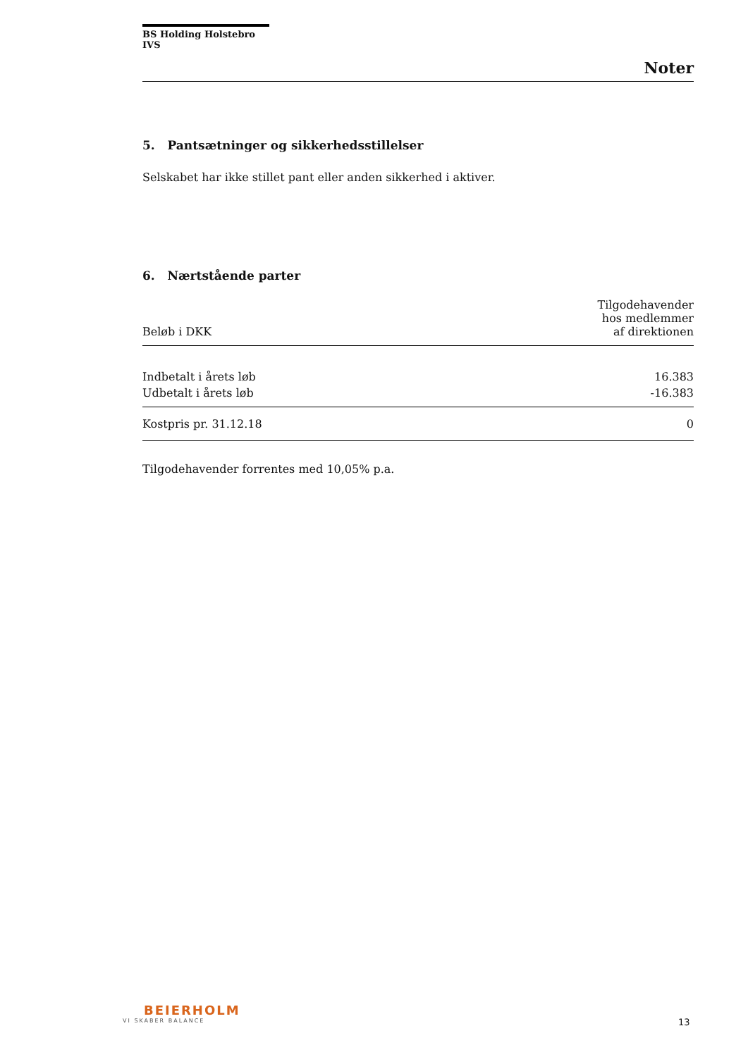BS Holding Holstebro IVS
Noter
5. Pantsætninger og sikkerhedsstillelser
Selskabet har ikke stillet pant eller anden sikkerhed i aktiver.
6. Nærtstående parter
| Beløb i DKK | Tilgodehavender hos medlemmer af direktionen |
| --- | --- |
| Indbetalt i årets løb | 16.383 |
| Udbetalt i årets løb | -16.383 |
| Kostpris pr. 31.12.18 | 0 |
Tilgodehavender forrentes med 10,05% p.a.
BEIERHOLM
VI SKABER BALANCE
13